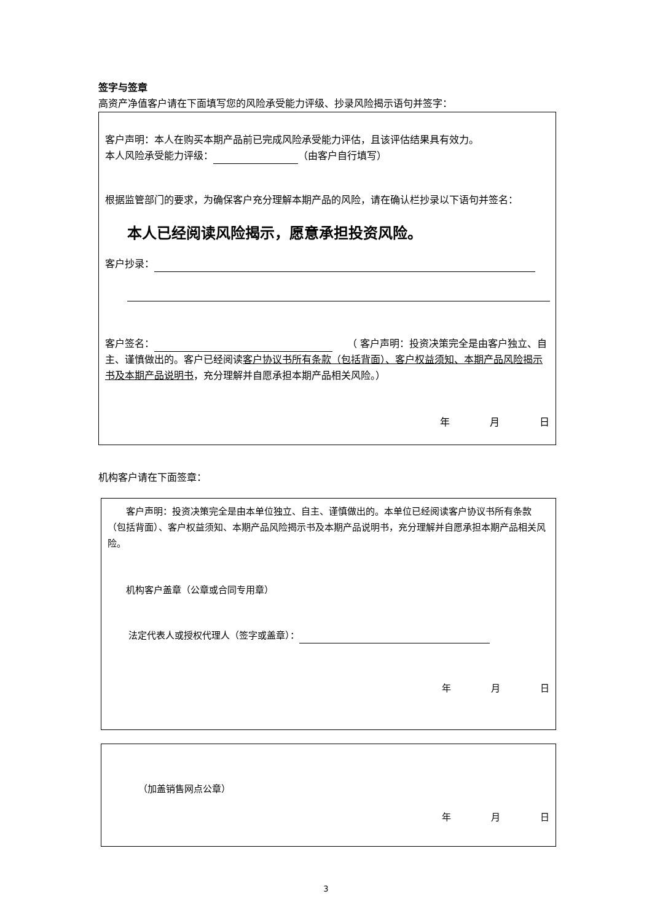签字与签章
高资产净值客户请在下面填写您的风险承受能力评级、抄录风险揭示语句并签字：
客户声明：本人在购买本期产品前已完成风险承受能力评估，且该评估结果具有效力。
本人风险承受能力评级： （由客户自行填写）
根据监管部门的要求，为确保客户充分理解本期产品的风险，请在确认栏抄录以下语句并签名：
本人已经阅读风险揭示，愿意承担投资风险。
客户抄录：
客户签名：　　（ 客户声明：投资决策完全是由客户独立、自主、谨慎做出的。客户已经阅读客户协议书所有条款（包括背面）、客户权益须知、本期产品风险揭示书及本期产品说明书，充分理解并自愿承担本期产品相关风险。）
年 月 日
机构客户请在下面签章：
客户声明：投资决策完全是由本单位独立、自主、谨慎做出的。本单位已经阅读客户协议书所有条款（包括背面）、客户权益须知、本期产品风险揭示书及本期产品说明书，充分理解并自愿承担本期产品相关风险。
机构客户盖章（公章或合同专用章）
法定代表人或授权代理人（签字或盖章）：
年 月 日
（加盖销售网点公章）
年 月 日
3